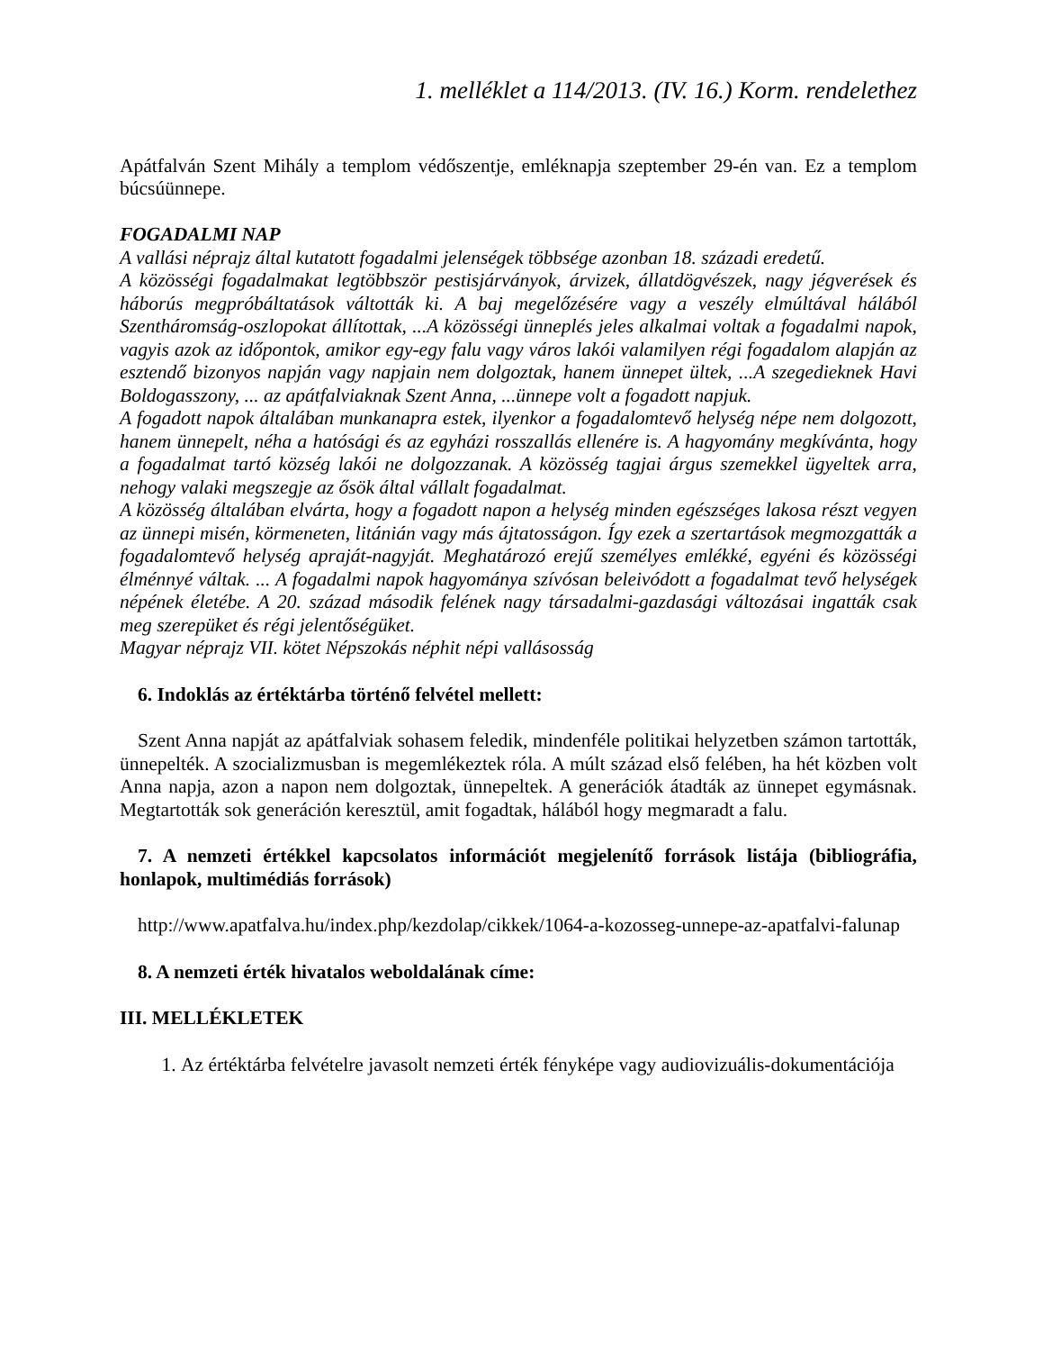1. melléklet a 114/2013. (IV. 16.) Korm. rendelethez
Apátfalván Szent Mihály a templom védőszentje, emléknapja szeptember 29-én van. Ez a templom búcsúünnepe.
FOGADALMI NAP
A vallási néprajz által kutatott fogadalmi jelenségek többsége azonban 18. századi eredetű.
A közösségi fogadalmakat legtöbbször pestisjárványok, árvizek, állatdögvészek, nagy jégverések és háborús megpróbáltatások váltották ki. A baj megelőzésére vagy a veszély elmúltával hálából Szentháromság-oszlopokat állítottak, ...A közösségi ünneplés jeles alkalmai voltak a fogadalmi napok, vagyis azok az időpontok, amikor egy-egy falu vagy város lakói valamilyen régi fogadalom alapján az esztendő bizonyos napján vagy napjain nem dolgoztak, hanem ünnepet ültek, ...A szegedieknek Havi Boldogasszony, ... az apátfalviaknak Szent Anna, ...ünnepe volt a fogadott napjuk.
A fogadott napok általában munkanapra estek, ilyenkor a fogadalomtevő helység népe nem dolgozott, hanem ünnepelt, néha a hatósági és az egyházi rosszallás ellenére is. A hagyomány megkívánta, hogy a fogadalmat tartó község lakói ne dolgozzanak. A közösség tagjai árgus szemekkel ügyeltek arra, nehogy valaki megszegje az ősök által vállalt fogadalmat.
A közösség általában elvárta, hogy a fogadott napon a helység minden egészséges lakosa részt vegyen az ünnepi misén, körmeneten, litánián vagy más ájtatosságon. Így ezek a szertartások megmozgatták a fogadalomtevő helység apraját-nagyját. Meghatározó erejű személyes emlékké, egyéni és közösségi élménnyé váltak. ... A fogadalmi napok hagyománya szívósan beleivódott a fogadalmat tevő helységek népének életébe. A 20. század második felének nagy társadalmi-gazdasági változásai ingatták csak meg szerepüket és régi jelentőségüket.
Magyar néprajz VII. kötet Népszokás néphit népi vallásosság
6. Indoklás az értéktárba történő felvétel mellett:
Szent Anna napját az apátfalviak sohasem feledik, mindenféle politikai helyzetben számon tartották, ünnepelték. A szocializmusban is megemlékeztek róla. A múlt század első felében, ha hét közben volt Anna napja, azon a napon nem dolgoztak, ünnepeltek. A generációk átadták az ünnepet egymásnak. Megtartották sok generáción keresztül, amit fogadtak, hálából hogy megmaradt a falu.
7. A nemzeti értékkel kapcsolatos információt megjelenítő források listája (bibliográfia, honlapok, multimédiás források)
http://www.apatfalva.hu/index.php/kezdolap/cikkek/1064-a-kozosseg-unnepe-az-apatfalvi-falunap
8. A nemzeti érték hivatalos weboldalának címe:
III. MELLÉKLETEK
1. Az értéktárba felvételre javasolt nemzeti érték fényképe vagy audiovizuális-dokumentációja